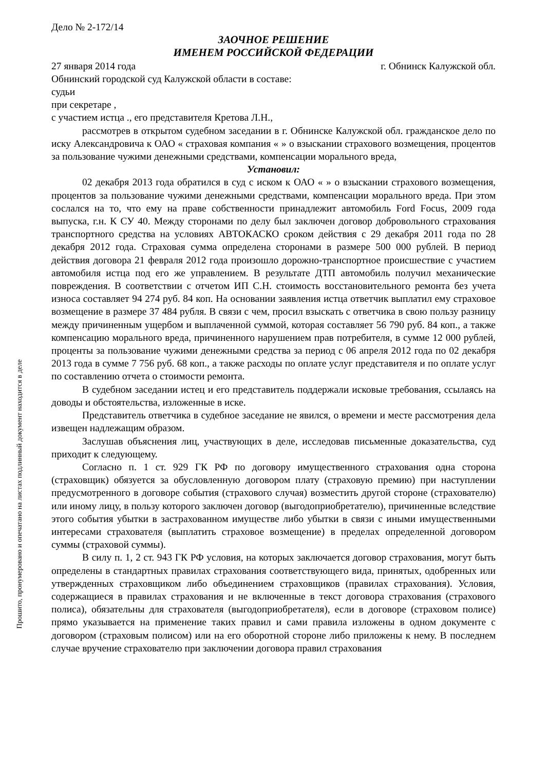Прошито, пронумеровано и опечатано на листах подлинный документ находится в деле
Дело № 2-172/14
ЗАОЧНОЕ РЕШЕНИЕ
ИМЕНЕМ РОССИЙСКОЙ ФЕДЕРАЦИИ
27 января 2014 года г. Обнинск Калужской обл.
Обнинский городской суд Калужской области в составе:
судьи
при секретаре ,
с участием истца ., его представителя Кретова Л.Н.,
рассмотрев в открытом судебном заседании в г. Обнинске Калужской обл. гражданское дело по иску Александровича к ОАО « страховая компания « » о взыскании страхового возмещения, процентов за пользование чужими денежными средствами, компенсации морального вреда,
Установил:
02 декабря 2013 года обратился в суд с иском к ОАО « » о взыскании страхового возмещения, процентов за пользование чужими денежными средствами, компенсации морального вреда. При этом сослался на то, что ему на праве собственности принадлежит автомобиль Ford Focus, 2009 года выпуска, г.н. К СУ 40. Между сторонами по делу был заключен договор добровольного страхования транспортного средства на условиях АВТОКАСКО сроком действия с 29 декабря 2011 года по 28 декабря 2012 года. Страховая сумма определена сторонами в размере 500 000 рублей. В период действия договора 21 февраля 2012 года произошло дорожно-транспортное происшествие с участием автомобиля истца под его же управлением. В результате ДТП автомобиль получил механические повреждения. В соответствии с отчетом ИП С.Н. стоимость восстановительного ремонта без учета износа составляет 94 274 руб. 84 коп. На основании заявления истца ответчик выплатил ему страховое возмещение в размере 37 484 рубля. В связи с чем, просил взыскать с ответчика в свою пользу разницу между причиненным ущербом и выплаченной суммой, которая составляет 56 790 руб. 84 коп., а также компенсацию морального вреда, причиненного нарушением прав потребителя, в сумме 12 000 рублей, проценты за пользование чужими денежными средства за период с 06 апреля 2012 года по 02 декабря 2013 года в сумме 7 756 руб. 68 коп., а также расходы по оплате услуг представителя и по оплате услуг по составлению отчета о стоимости ремонта.
В судебном заседании истец и его представитель поддержали исковые требования, ссылаясь на доводы и обстоятельства, изложенные в иске.
Представитель ответчика в судебное заседание не явился, о времени и месте рассмотрения дела извещен надлежащим образом.
Заслушав объяснения лиц, участвующих в деле, исследовав письменные доказательства, суд приходит к следующему.
Согласно п. 1 ст. 929 ГК РФ по договору имущественного страхования одна сторона (страховщик) обязуется за обусловленную договором плату (страховую премию) при наступлении предусмотренного в договоре события (страхового случая) возместить другой стороне (страхователю) или иному лицу, в пользу которого заключен договор (выгодоприобретателю), причиненные вследствие этого события убытки в застрахованном имуществе либо убытки в связи с иными имущественными интересами страхователя (выплатить страховое возмещение) в пределах определенной договором суммы (страховой суммы).
В силу п. 1, 2 ст. 943 ГК РФ условия, на которых заключается договор страхования, могут быть определены в стандартных правилах страхования соответствующего вида, принятых, одобренных или утвержденных страховщиком либо объединением страховщиков (правилах страхования). Условия, содержащиеся в правилах страхования и не включенные в текст договора страхования (страхового полиса), обязательны для страхователя (выгодоприобретателя), если в договоре (страховом полисе) прямо указывается на применение таких правил и сами правила изложены в одном документе с договором (страховым полисом) или на его оборотной стороне либо приложены к нему. В последнем случае вручение страхователю при заключении договора правил страхования